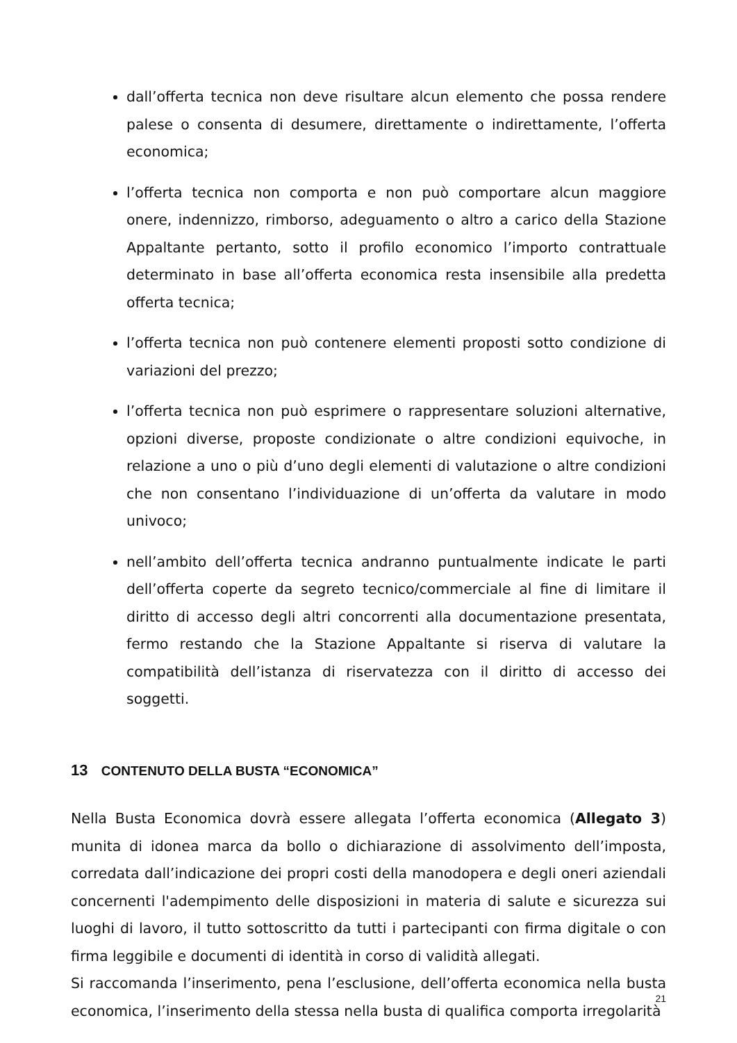dall’offerta tecnica non deve risultare alcun elemento che possa rendere palese o consenta di desumere, direttamente o indirettamente, l’offerta economica;
l’offerta tecnica non comporta e non può comportare alcun maggiore onere, indennizzo, rimborso, adeguamento o altro a carico della Stazione Appaltante pertanto, sotto il profilo economico l’importo contrattuale determinato in base all’offerta economica resta insensibile alla predetta offerta tecnica;
l’offerta tecnica non può contenere elementi proposti sotto condizione di variazioni del prezzo;
l’offerta tecnica non può esprimere o rappresentare soluzioni alternative, opzioni diverse, proposte condizionate o altre condizioni equivoche, in relazione a uno o più d’uno degli elementi di valutazione o altre condizioni che non consentano l’individuazione di un’offerta da valutare in modo univoco;
nell’ambito dell’offerta tecnica andranno puntualmente indicate le parti dell’offerta coperte da segreto tecnico/commerciale al fine di limitare il diritto di accesso degli altri concorrenti alla documentazione presentata, fermo restando che la Stazione Appaltante si riserva di valutare la compatibilità dell’istanza di riservatezza con il diritto di accesso dei soggetti.
13 CONTENUTO DELLA BUSTA “ECONOMICA”
Nella Busta Economica dovrà essere allegata l’offerta economica (Allegato 3) munita di idonea marca da bollo o dichiarazione di assolvimento dell’imposta, corredata dall’indicazione dei propri costi della manodopera e degli oneri aziendali concernenti l'adempimento delle disposizioni in materia di salute e sicurezza sui luoghi di lavoro, il tutto sottoscritto da tutti i partecipanti con firma digitale o con firma leggibile e documenti di identità in corso di validità allegati.
Si raccomanda l’inserimento, pena l’esclusione, dell’offerta economica nella busta economica, l’inserimento della stessa nella busta di qualifica comporta irregolarità
21